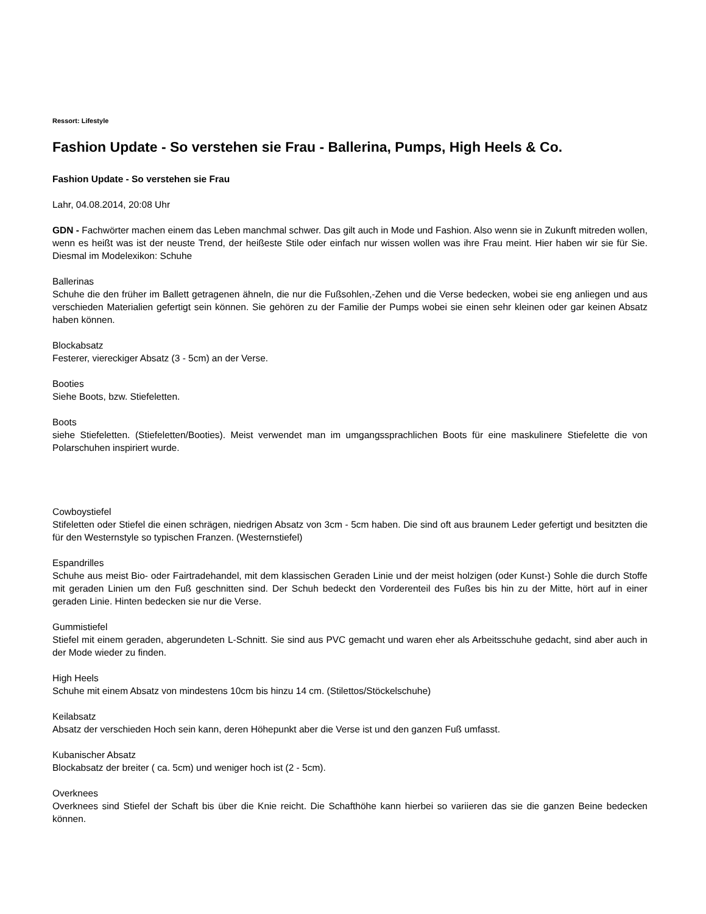Ressort: Lifestyle
Fashion Update - So verstehen sie Frau - Ballerina, Pumps, High Heels & Co.
Fashion Update - So verstehen sie Frau
Lahr, 04.08.2014, 20:08 Uhr
GDN - Fachwörter machen einem das Leben manchmal schwer. Das gilt auch in Mode und Fashion. Also wenn sie in Zukunft mitreden wollen, wenn es heißt was ist der neuste Trend, der heißeste Stile oder einfach nur wissen wollen was ihre Frau meint. Hier haben wir sie für Sie. Diesmal im Modelexikon: Schuhe
Ballerinas
Schuhe die den früher im Ballett getragenen ähneln, die nur die Fußsohlen,-Zehen und die Verse bedecken, wobei sie eng anliegen und aus verschieden Materialien gefertigt sein können. Sie gehören zu der Familie der Pumps wobei sie einen sehr kleinen oder gar keinen Absatz haben können.
Blockabsatz
Festerer, viereckiger Absatz (3 - 5cm) an der Verse.
Booties
Siehe Boots, bzw. Stiefeletten.
Boots
siehe Stiefeletten. (Stiefeletten/Booties). Meist verwendet man im umgangssprachlichen Boots für eine maskulinere Stiefelette die von Polarschuhen inspiriert wurde.
Cowboystiefel
Stifeletten oder Stiefel die einen schrägen, niedrigen Absatz von 3cm - 5cm haben. Die sind oft aus braunem Leder gefertigt und besitzten die für den Westernstyle so typischen Franzen. (Westernstiefel)
Espandrilles
Schuhe aus meist Bio- oder Fairtradehandel, mit dem klassischen Geraden Linie und der meist holzigen (oder Kunst-) Sohle die durch Stoffe mit geraden Linien um den Fuß geschnitten sind. Der Schuh bedeckt den Vorderenteil des Fußes bis hin zu der Mitte, hört auf in einer geraden Linie. Hinten bedecken sie nur die Verse.
Gummistiefel
Stiefel mit einem geraden, abgerundeten L-Schnitt. Sie sind aus PVC gemacht und waren eher als Arbeitsschuhe gedacht, sind aber auch in der Mode wieder zu finden.
High Heels
Schuhe mit einem Absatz von mindestens 10cm bis hinzu 14 cm. (Stilettos/Stöckelschuhe)
Keilabsatz
Absatz der verschieden Hoch sein kann, deren Höhepunkt aber die Verse ist und den ganzen Fuß umfasst.
Kubanischer Absatz
Blockabsatz der breiter ( ca. 5cm) und weniger hoch ist (2 - 5cm).
Overknees
Overknees sind Stiefel der Schaft bis über die Knie reicht. Die Schafthöhe kann hierbei so variieren das sie die ganzen Beine bedecken können.